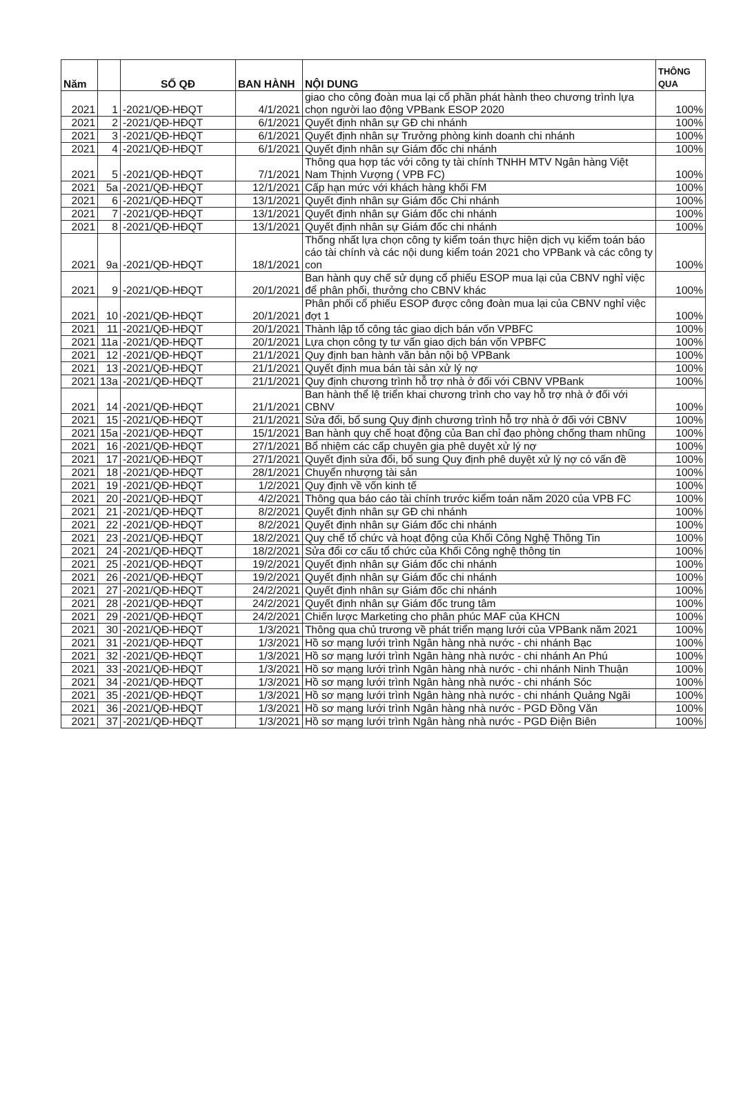| Năm | | SỐ QĐ | BAN HÀNH | NỘI DUNG | THÔNG QUA |
| --- | --- | --- | --- | --- | --- |
| 2021 | 1 | -2021/QĐ-HĐQT | 4/1/2021 | giao cho công đoàn mua lại cổ phần phát hành theo chương trình lựa chọn người lao động VPBank ESOP 2020 | 100% |
| 2021 | 2 | -2021/QĐ-HĐQT | 6/1/2021 | Quyết định nhân sự GĐ chi nhánh | 100% |
| 2021 | 3 | -2021/QĐ-HĐQT | 6/1/2021 | Quyết định nhân sự Trưởng phòng kinh doanh chi nhánh | 100% |
| 2021 | 4 | -2021/QĐ-HĐQT | 6/1/2021 | Quyết định nhân sự Giám đốc chi nhánh | 100% |
| 2021 | 5 | -2021/QĐ-HĐQT | 7/1/2021 | Thông qua hợp tác với công ty tài chính TNHH MTV Ngân hàng Việt Nam Thịnh Vượng ( VPB FC) | 100% |
| 2021 | 5a | -2021/QĐ-HĐQT | 12/1/2021 | Cấp hạn mức với khách hàng khối FM | 100% |
| 2021 | 6 | -2021/QĐ-HĐQT | 13/1/2021 | Quyết định nhân sự Giám đốc Chi nhánh | 100% |
| 2021 | 7 | -2021/QĐ-HĐQT | 13/1/2021 | Quyết định nhân sự Giám đốc chi nhánh | 100% |
| 2021 | 8 | -2021/QĐ-HĐQT | 13/1/2021 | Quyết định nhân sự Giám đốc chi nhánh | 100% |
| 2021 | 9a | -2021/QĐ-HĐQT | 18/1/2021 | Thống nhất lựa chọn công ty kiểm toán thực hiện dịch vụ kiểm toán báo cáo tài chính và các nội dung kiểm toán 2021 cho VPBank và các công ty con | 100% |
| 2021 | 9 | -2021/QĐ-HĐQT | 20/1/2021 | Ban hành quy chế sử dụng cổ phiếu ESOP mua lại của CBNV nghỉ việc để phân phối, thưởng cho CBNV khác | 100% |
| 2021 | 10 | -2021/QĐ-HĐQT | 20/1/2021 | Phân phối cổ phiếu ESOP được công đoàn mua lại của CBNV nghỉ việc đợt 1 | 100% |
| 2021 | 11 | -2021/QĐ-HĐQT | 20/1/2021 | Thành lập tổ công tác giao dịch bán vốn VPBFC | 100% |
| 2021 | 11a | -2021/QĐ-HĐQT | 20/1/2021 | Lựa chọn công ty tư vấn giao dịch bán vốn VPBFC | 100% |
| 2021 | 12 | -2021/QĐ-HĐQT | 21/1/2021 | Quy định ban hành văn bản nội bộ VPBank | 100% |
| 2021 | 13 | -2021/QĐ-HĐQT | 21/1/2021 | Quyết định mua bán tài sản xử lý nợ | 100% |
| 2021 | 13a | -2021/QĐ-HĐQT | 21/1/2021 | Quy định chương trình hỗ trợ nhà ở đối với CBNV VPBank | 100% |
| 2021 | 14 | -2021/QĐ-HĐQT | 21/1/2021 | Ban hành thể lệ triển khai chương trình cho vay hỗ trợ nhà ở đối với CBNV | 100% |
| 2021 | 15 | -2021/QĐ-HĐQT | 21/1/2021 | Sửa đổi, bổ sung Quy định chương trình hỗ trợ nhà ở đối với CBNV | 100% |
| 2021 | 15a | -2021/QĐ-HĐQT | 15/1/2021 | Ban hành quy chế hoạt động của Ban chỉ đạo phòng chống tham nhũng | 100% |
| 2021 | 16 | -2021/QĐ-HĐQT | 27/1/2021 | Bổ nhiệm các cấp chuyên gia phê duyệt xử lý nợ | 100% |
| 2021 | 17 | -2021/QĐ-HĐQT | 27/1/2021 | Quyết định sửa đổi, bổ sung Quy định phê duyệt xử lý nợ có vấn đề | 100% |
| 2021 | 18 | -2021/QĐ-HĐQT | 28/1/2021 | Chuyển nhượng tài sản | 100% |
| 2021 | 19 | -2021/QĐ-HĐQT | 1/2/2021 | Quy định về vốn kinh tế | 100% |
| 2021 | 20 | -2021/QĐ-HĐQT | 4/2/2021 | Thông qua báo cáo tài chính trước kiểm toán năm 2020 của VPB FC | 100% |
| 2021 | 21 | -2021/QĐ-HĐQT | 8/2/2021 | Quyết định nhân sự GĐ chi nhánh | 100% |
| 2021 | 22 | -2021/QĐ-HĐQT | 8/2/2021 | Quyết định nhân sự Giám đốc chi nhánh | 100% |
| 2021 | 23 | -2021/QĐ-HĐQT | 18/2/2021 | Quy chế tổ chức và hoạt động của Khối Công Nghệ Thông Tin | 100% |
| 2021 | 24 | -2021/QĐ-HĐQT | 18/2/2021 | Sửa đổi cơ cấu tổ chức của Khối Công nghệ thông tin | 100% |
| 2021 | 25 | -2021/QĐ-HĐQT | 19/2/2021 | Quyết định nhân sự Giám đốc chi nhánh | 100% |
| 2021 | 26 | -2021/QĐ-HĐQT | 19/2/2021 | Quyết định nhân sự Giám đốc chi nhánh | 100% |
| 2021 | 27 | -2021/QĐ-HĐQT | 24/2/2021 | Quyết định nhân sự Giám đốc chi nhánh | 100% |
| 2021 | 28 | -2021/QĐ-HĐQT | 24/2/2021 | Quyết định nhân sự Giám đốc trung tâm | 100% |
| 2021 | 29 | -2021/QĐ-HĐQT | 24/2/2021 | Chiến lược Marketing cho phân phúc MAF của KHCN | 100% |
| 2021 | 30 | -2021/QĐ-HĐQT | 1/3/2021 | Thông qua chủ trương về phát triển mạng lưới của VPBank năm 2021 | 100% |
| 2021 | 31 | -2021/QĐ-HĐQT | 1/3/2021 | Hồ sơ mạng lưới trình Ngân hàng nhà nước - chi nhánh Bạc | 100% |
| 2021 | 32 | -2021/QĐ-HĐQT | 1/3/2021 | Hồ sơ mạng lưới trình Ngân hàng nhà nước - chi nhánh An Phú | 100% |
| 2021 | 33 | -2021/QĐ-HĐQT | 1/3/2021 | Hồ sơ mạng lưới trình Ngân hàng nhà nước - chi nhánh Ninh Thuận | 100% |
| 2021 | 34 | -2021/QĐ-HĐQT | 1/3/2021 | Hồ sơ mạng lưới trình Ngân hàng nhà nước - chi nhánh Sóc | 100% |
| 2021 | 35 | -2021/QĐ-HĐQT | 1/3/2021 | Hồ sơ mạng lưới trình Ngân hàng nhà nước - chi nhánh Quảng Ngãi | 100% |
| 2021 | 36 | -2021/QĐ-HĐQT | 1/3/2021 | Hồ sơ mạng lưới trình Ngân hàng nhà nước - PGD Đồng Văn | 100% |
| 2021 | 37 | -2021/QĐ-HĐQT | 1/3/2021 | Hồ sơ mạng lưới trình Ngân hàng nhà nước - PGD Điện Biên | 100% |